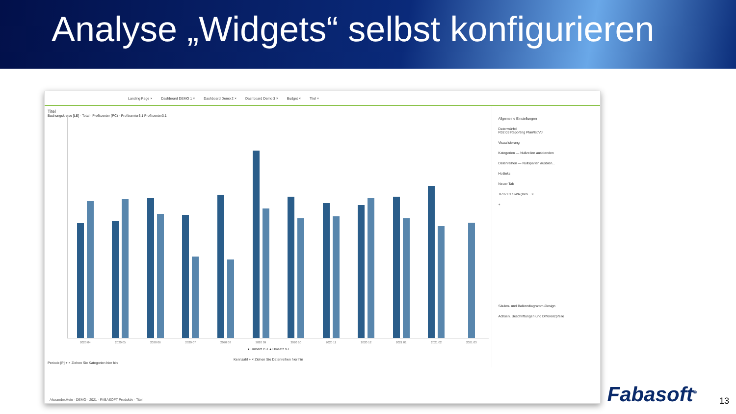Analyse „Widgets“ selbst konfigurieren
Landing Page × Dashboard DEMO 1 × Dashboard Demo 2 × Dashboard Demo 3 × Budget × Titel ×
Titel
Buchungskreise [LE] · Total · Profitcenter (PC) · Profitcenter3.1 Profitcenter3.1
2020 04
2020 05
2020 06
2020 07
2020 08
2020 09
2020 10
2020 11
2020 12
2021 01
2021 02
2021 03
● Umsatz IST ● Umsatz VJ
Kennzahl + × Ziehen Sie Datenreihen hier hin
Periode [P] + × Ziehen Sie Kategorien hier hin
Allgemeine Einstellungen
Datenwürfel
R02.03 Reporting Plan/Ist/VJ
Visualisierung
Kategorien — Nullzeilen ausblenden
Datenreihen — Nullspalten ausblen...
Hotlinks
Neuer Tab
TP02.01 SWA (Bes... ×
+
Säulen- und Balkendiagramm-Design
Achsen, Beschriftungen und Differenzpfeile
Alexander.Hein · DEMO · 2021 · FABASOFT Produktiv · Titel
Fabasoft<sup>®</sup> 13